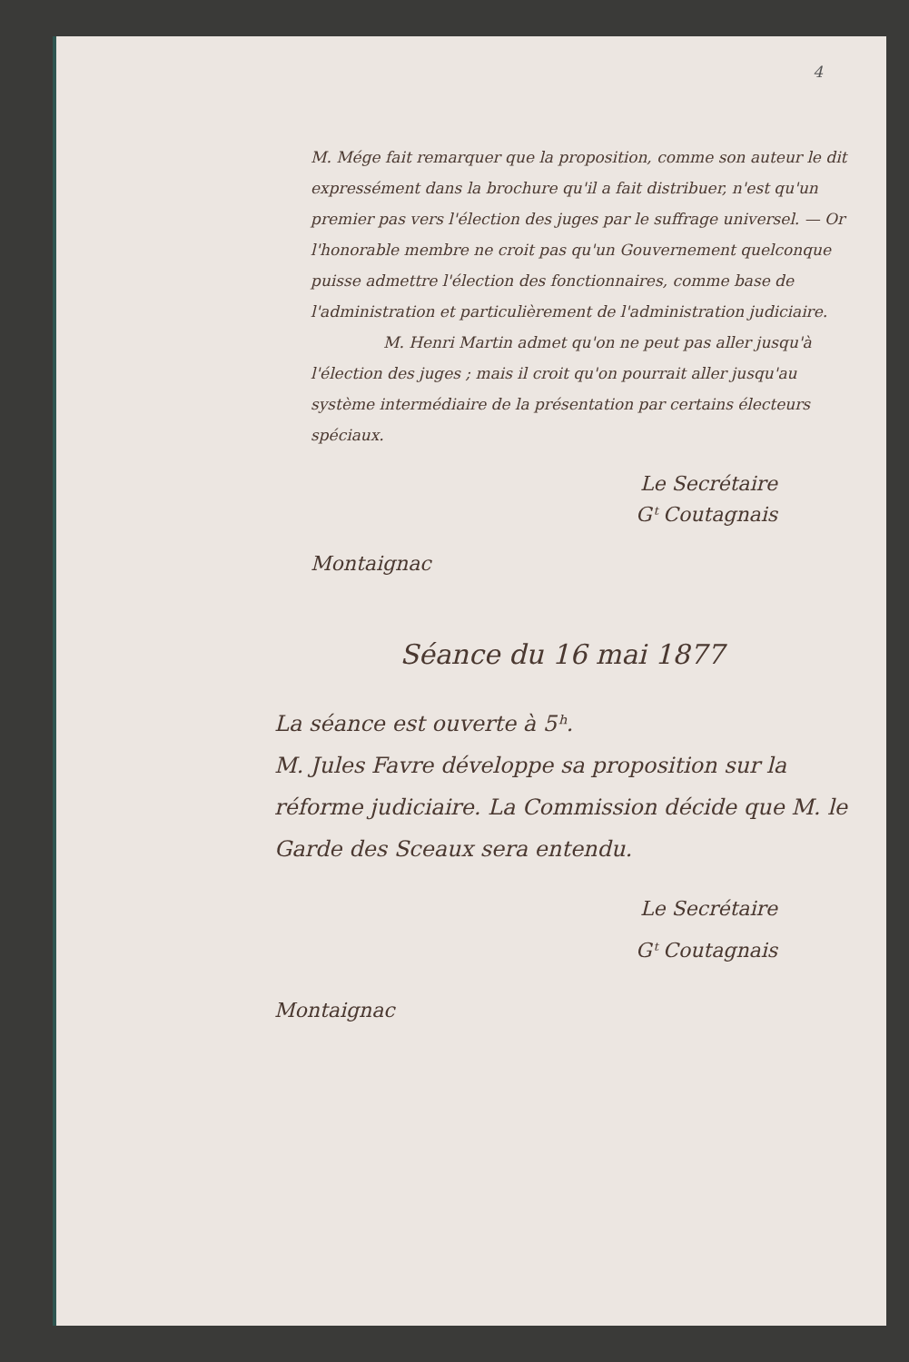4
M. Mége fait remarquer que la proposition, comme son auteur le dit expressément dans la brochure qu'il a fait distribuer, n'est qu'un premier pas vers l'élection des juges par le suffrage universel. — Or l'honorable membre ne croit pas qu'un Gouvernement quelconque puisse admettre l'élection des fonctionnaires, comme base de l'administration et particulièrement de l'administration judiciaire.
M. Henri Martin admet qu'on ne peut pas aller jusqu'à l'élection des juges ; mais il croit qu'on pourrait aller jusqu'au système intermédiaire de la présentation par certains électeurs spéciaux.
Le Secrétaire
Gᵗ Coutagnais
Montaignac
Séance du 16 mai 1877
La séance est ouverte à 5ʰ.
M. Jules Favre développe sa proposition sur la réforme judiciaire. La Commission décide que M. le Garde des Sceaux sera entendu.
Le Secrétaire
Gᵗ Coutagnais
Montaignac